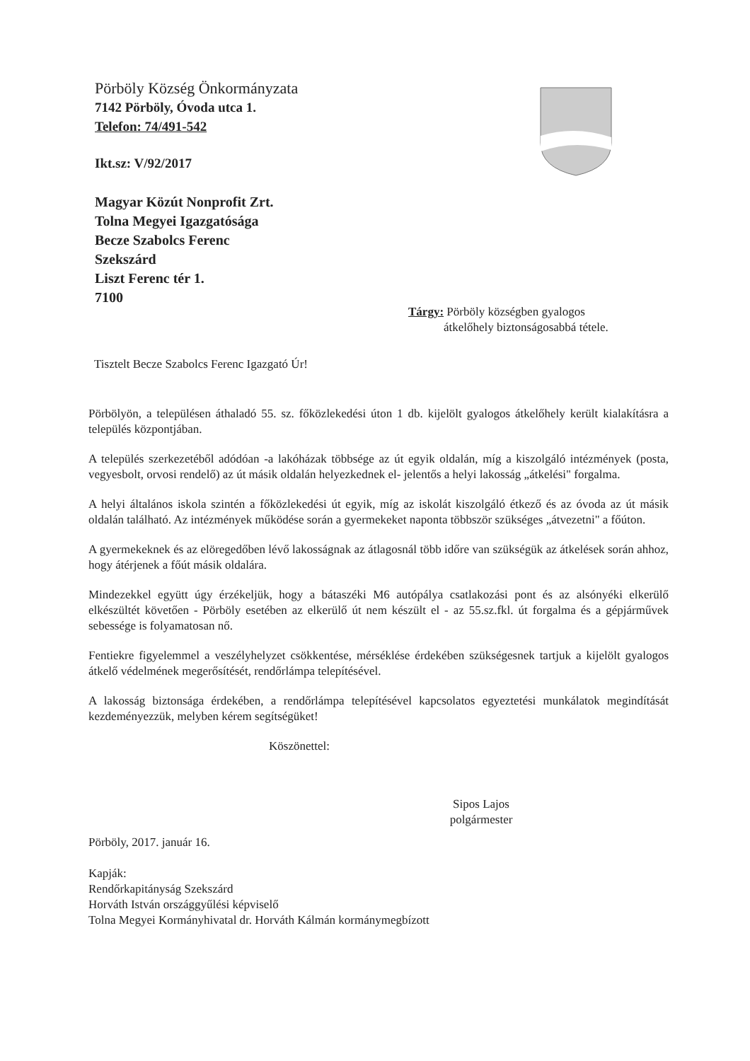Pörböly Község Önkormányzata
7142 Pörböly, Óvoda utca 1.
Telefon: 74/491-542
Ikt.sz: V/92/2017
Magyar Közút Nonprofit Zrt.
Tolna Megyei Igazgatósága
Becze Szabolcs Ferenc
Szekszárd
Liszt Ferenc tér 1.
7100
Tárgy: Pörböly községben gyalogos
átkelőhely biztonságosabbá tétele.
Tisztelt Becze Szabolcs Ferenc Igazgató Úr!
Pörbölyön, a településen áthaladó 55. sz. főközlekedési úton 1 db. kijelölt gyalogos átkelőhely került kialakításra a település központjában.
A település szerkezetéből adódóan -a lakóházak többsége az út egyik oldalán, míg a kiszolgáló intézmények (posta, vegyesbolt, orvosi rendelő) az út másik oldalán helyezkednek el- jelentős a helyi lakosság „átkelési" forgalma.
A helyi általános iskola szintén a főközlekedési út egyik, míg az iskolát kiszolgáló étkező és az óvoda az út másik oldalán található. Az intézmények működése során a gyermekeket naponta többször szükséges „átvezetni" a főúton.
A gyermekeknek és az elöregedőben lévő lakosságnak az átlagosnál több időre van szükségük az átkelések során ahhoz, hogy átérjenek a főút másik oldalára.
Mindezekkel együtt úgy érzékeljük, hogy a bátaszéki M6 autópálya csatlakozási pont és az alsónyéki elkerülő elkészültét követően - Pörböly esetében az elkerülő út nem készült el - az 55.sz.fkl. út forgalma és a gépjárművek sebessége is folyamatosan nő.
Fentiekre figyelemmel a veszélyhelyzet csökkentése, mérséklése érdekében szükségesnek tartjuk a kijelölt gyalogos átkelő védelmének megerősítését, rendőrlámpa telepítésével.
A lakosság biztonsága érdekében, a rendőrlámpa telepítésével kapcsolatos egyeztetési munkálatok megindítását kezdeményezzük, melyben kérem segítségüket!
Köszönettel:
Sipos Lajos
polgármester
Pörböly, 2017. január 16.
Kapják:
Rendőrkapitányság Szekszárd
Horváth István országgyűlési képviselő
Tolna Megyei Kormányhivatal dr. Horváth Kálmán kormánymegbízott